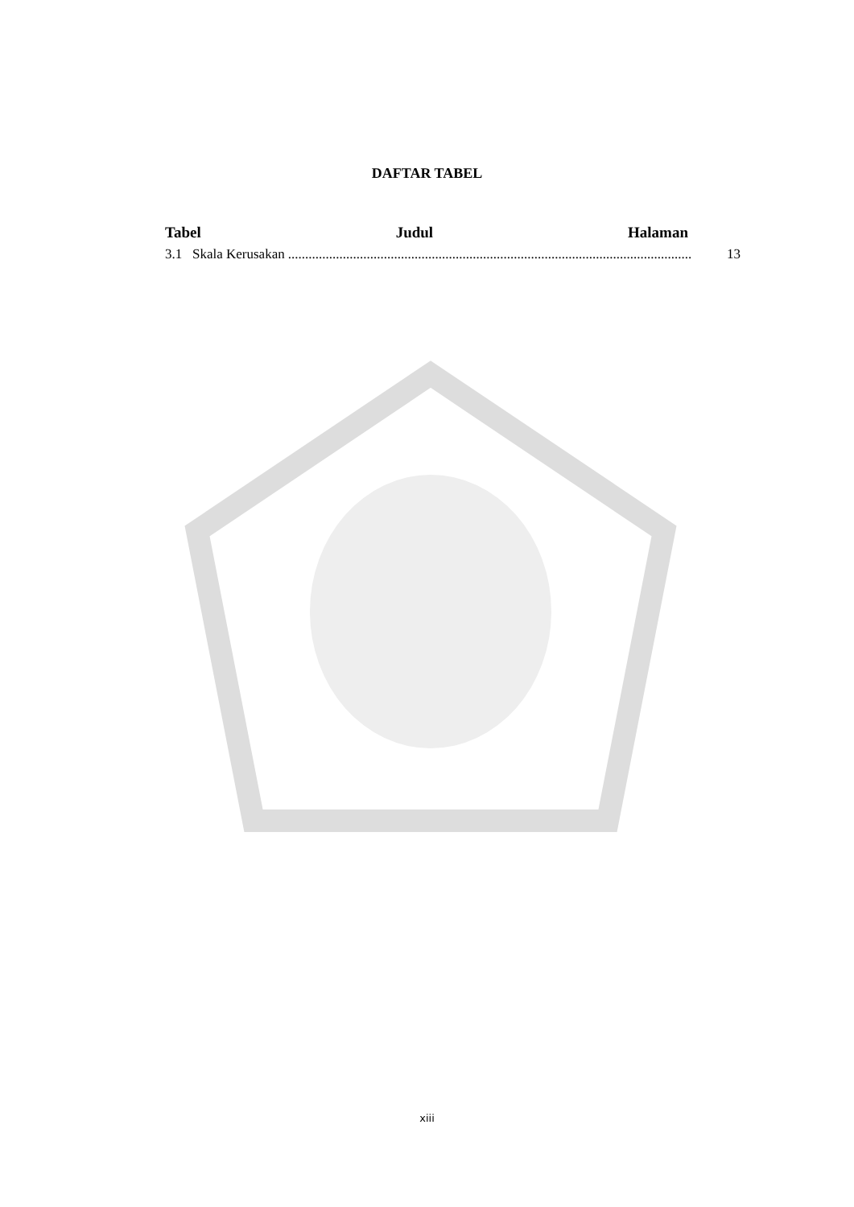DAFTAR TABEL
Tabel Judul Halaman
3.1 Skala Kerusakan...................................................................................................................... 13
xiii